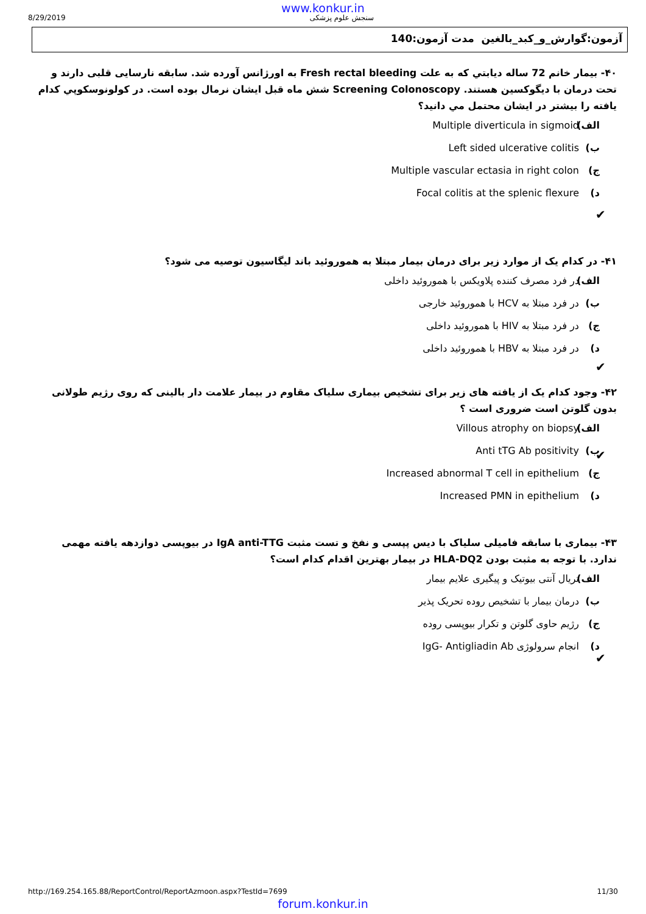www.konkur.in
8/29/2019 سنجش علوم پزشکی
آزمون:گوارش_و_کبد_بالغین مدت آزمون:140
۴۰- بیمار خانم 72 ساله دیابتي که به علت Fresh rectal bleeding به اورژانس آورده شد. سابقه نارسایی قلبی دارند و تحت درمان با دیگوکسین هستند. Screening Colonoscopy شش ماه قبل ایشان نرمال بوده است. در کولونوسکوپي کدام یافته را بیشتر در ایشان محتمل مي دانید؟
الف) Multiple diverticula in sigmoid
ب) Left sided ulcerative colitis
ج) Multiple vascular ectasia in right colon
د) Focal colitis at the splenic flexure
✔
۴۱- در کدام یک از موارد زیر برای درمان بیمار مبتلا به هموروئید باند لیگاسیون توصیه می شود؟
الف) در فرد مصرف کننده پلاویکس با هموروئید داخلی
ب) در فرد مبتلا به HCV با هموروئید خارجی
ج) در فرد مبتلا به HIV با هموروئید داخلی
د) در فرد مبتلا به HBV با هموروئید داخلی
✔
۴۲- وجود کدام یک از یافته های زیر برای تشخیص بیماری سلیاک مقاوم در بیمار علامت دار بالینی که روی رژیم طولانی بدون گلوتن است ضروری است ؟
الف) Villous atrophy on biopsy
ب) Anti tTG Ab positivity
ج) Increased abnormal T cell in epithelium
د) Increased PMN in epithelium
✔
۴۳- بیماری با سابقه فامیلی سلیاک با دیس پپسی و نفخ و تست مثبت IgA anti-TTG در بیوپسی دوازدهه یافته مهمی ندارد. با توجه به مثبت بودن HLA-DQ2 در بیمار بهترین اقدام کدام است؟
الف) تریال آنتی بیوتیک و پیگیری علایم بیمار
ب) درمان بیمار با تشخیص روده تحریک پذیر
ج) رژیم حاوی گلوتن و تکرار بیوپسی روده
د) انجام سرولوژی IgG- Antigliadin Ab
✔
http://169.254.165.88/ReportControl/ReportAzmoon.aspx?TestId=7699 11/30
forum.konkur.in